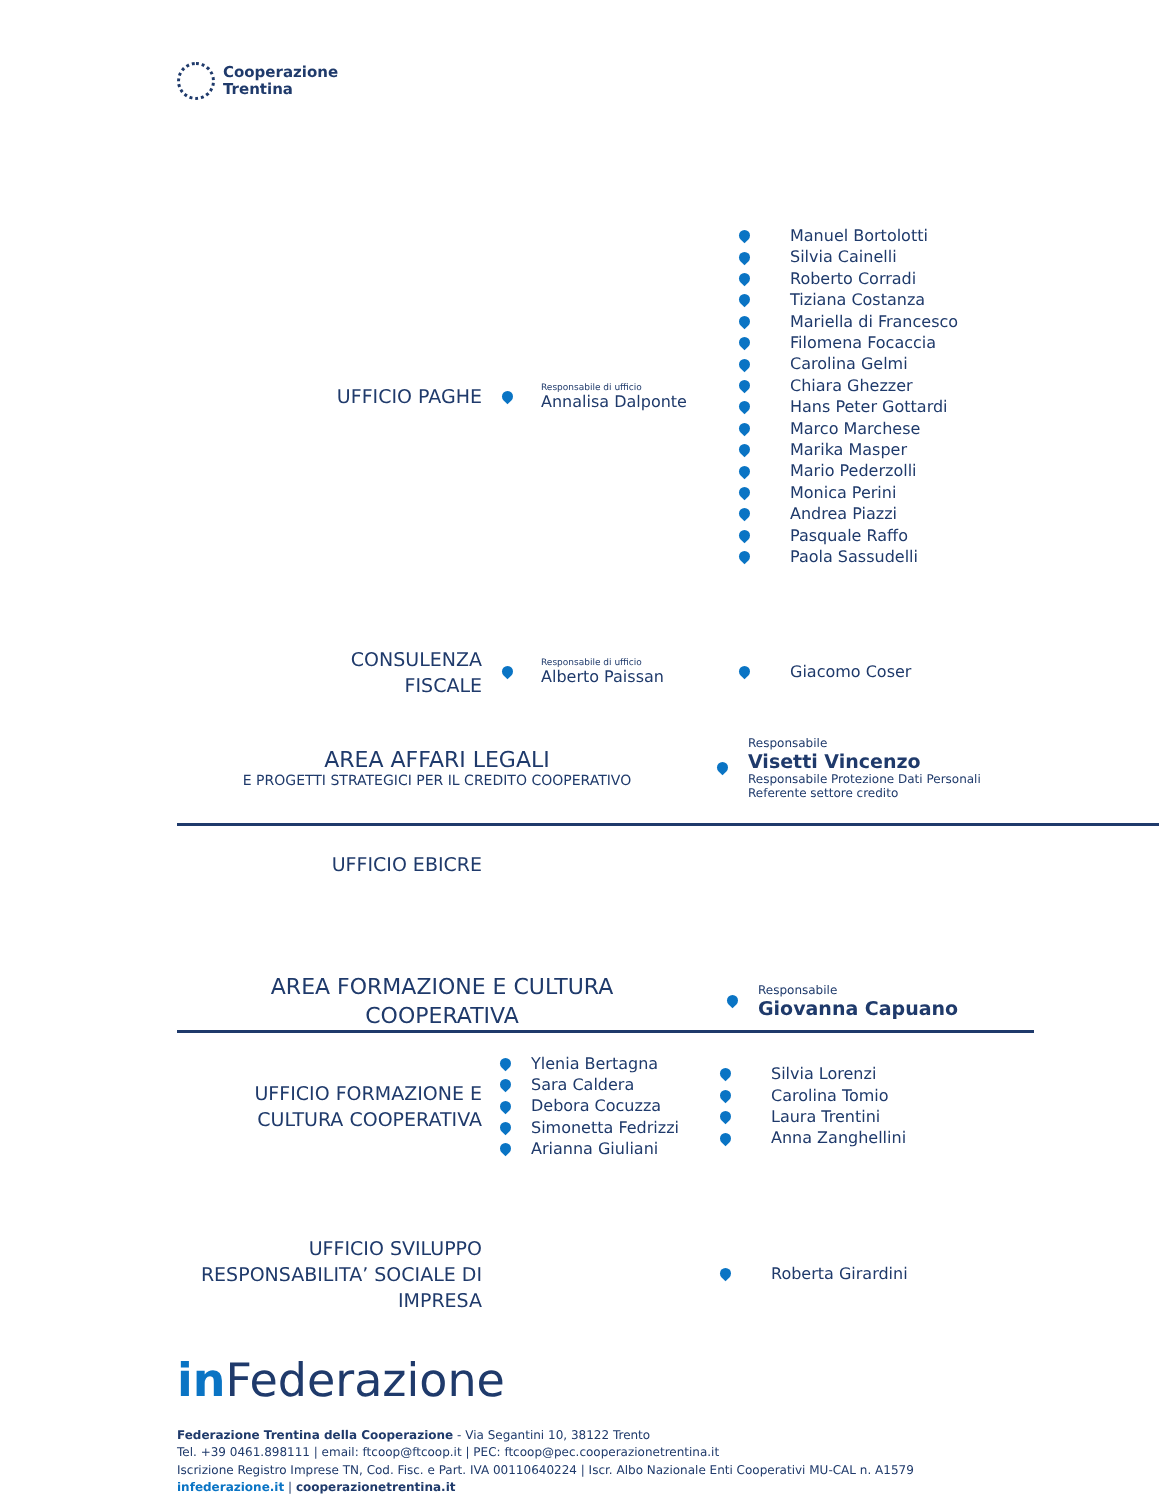Cooperazione
Trentina
UFFICIO PAGHE
Responsabile di ufficio
Annalisa Dalponte
Manuel Bortolotti
Silvia Cainelli
Roberto Corradi
Tiziana Costanza
Mariella di Francesco
Filomena Focaccia
Carolina Gelmi
Chiara Ghezzer
Hans Peter Gottardi
Marco Marchese
Marika Masper
Mario Pederzolli
Monica Perini
Andrea Piazzi
Pasquale Raffo
Paola Sassudelli
CONSULENZA
FISCALE
Responsabile di ufficio
Alberto Paissan
Giacomo Coser
AREA AFFARI LEGALI
E PROGETTI STRATEGICI PER IL CREDITO COOPERATIVO
Responsabile
Visetti Vincenzo
Responsabile Protezione Dati Personali
Referente settore credito
UFFICIO EBICRE
AREA FORMAZIONE E CULTURA
COOPERATIVA
Responsabile
Giovanna Capuano
UFFICIO FORMAZIONE E
CULTURA COOPERATIVA
Ylenia Bertagna
Sara Caldera
Debora Cocuzza
Simonetta Fedrizzi
Arianna Giuliani
Silvia Lorenzi
Carolina Tomio
Laura Trentini
Anna Zanghellini
UFFICIO SVILUPPO
RESPONSABILITA’ SOCIALE DI
IMPRESA
Roberta Girardini
in Federazione
Federazione Trentina della Cooperazione - Via Segantini 10, 38122 Trento
Tel. +39 0461.898111 | email: ftcoop@ftcoop.it | PEC: ftcoop@pec.cooperazionetrentina.it
Iscrizione Registro Imprese TN, Cod. Fisc. e Part. IVA 00110640224 | Iscr. Albo Nazionale Enti Cooperativi MU-CAL n. A1579
infederazione.it | cooperazionetrentina.it